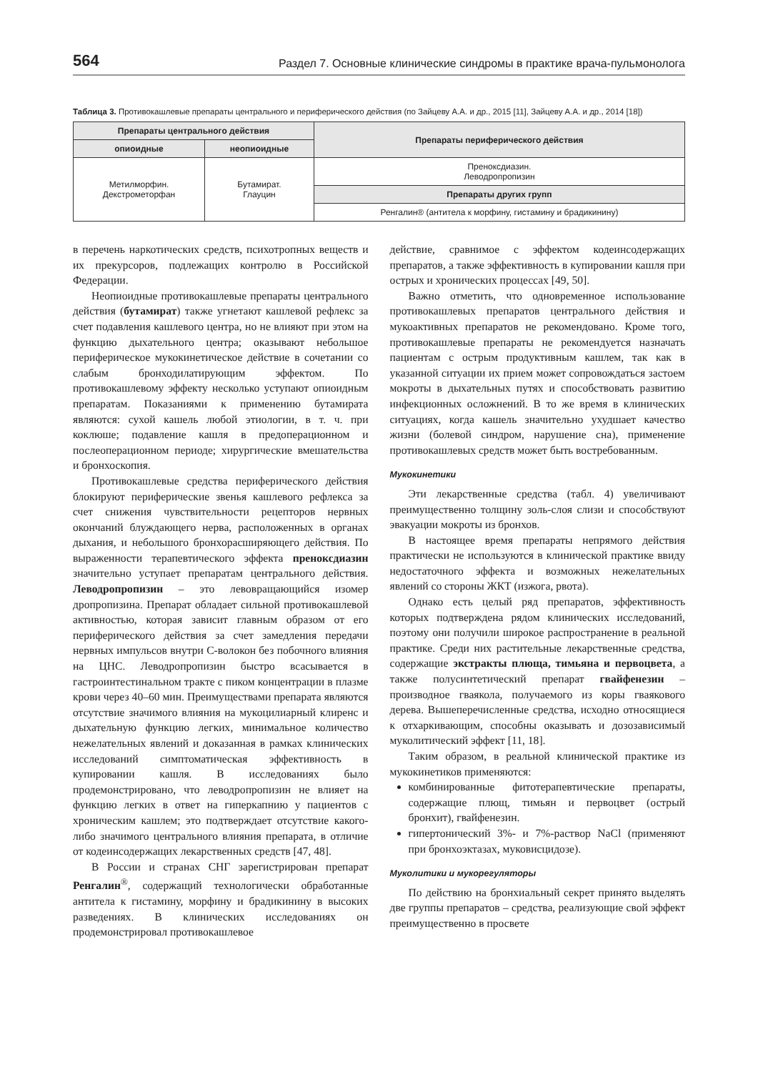564 Раздел 7. Основные клинические синдромы в практике врача-пульмонолога
Таблица 3. Противокашлевые препараты центрального и периферического действия (по Зайцеву А.А. и др., 2015 [11], Зайцеву А.А. и др., 2014 [18])
| Препараты центрального действия | | Препараты периферического действия |
| --- | --- | --- |
| опиоидные | неопиоидные | |
| Метилморфин. Декстрометорфан | Бутамират. Глауцин | Пренокcдиазин. Леводропропизин |
| | | Препараты других групп |
| | | Ренгалин® (антитела к морфину, гистамину и брадикинину) |
в перечень наркотических средств, психотропных веществ и их прекурсоров, подлежащих контролю в Российской Федерации.
Неопиоидные противокашлевые препараты центрального действия (бутамират) также угнетают кашлевой рефлекс за счет подавления кашлевого центра, но не влияют при этом на функцию дыхательного центра; оказывают небольшое периферическое мукокинетическое действие в сочетании со слабым бронходилатирующим эффектом. По противокашлевому эффекту несколько уступают опиоидным препаратам. Показаниями к применению бутамирата являются: сухой кашель любой этиологии, в т. ч. при коклюше; подавление кашля в предоперационном и послеоперационном периоде; хирургические вмешательства и бронхоскопия.
Противокашлевые средства периферического действия блокируют периферические звенья кашлевого рефлекса за счет снижения чувствительности рецепторов нервных окончаний блуждающего нерва, расположенных в органах дыхания, и небольшого бронхорасширяющего действия. По выраженности терапевтического эффекта преноксдиазин значительно уступает препаратам центрального действия. Леводропропизин – это левовращающийся изомер дропропизина. Препарат обладает сильной противокашлевой активностью, которая зависит главным образом от его периферического действия за счет замедления передачи нервных импульсов внутри С-волокон без побочного влияния на ЦНС. Леводропропизин быстро всасывается в гастроинтестинальном тракте с пиком концентрации в плазме крови через 40–60 мин. Преимуществами препарата являются отсутствие значимого влияния на мукоцилиарный клиренс и дыхательную функцию легких, минимальное количество нежелательных явлений и доказанная в рамках клинических исследований симптоматическая эффективность в купировании кашля. В исследованиях было продемонстрировано, что леводропропизин не влияет на функцию легких в ответ на гиперкапнию у пациентов с хроническим кашлем; это подтверждает отсутствие какого-либо значимого центрального влияния препарата, в отличие от кодеинсодержащих лекарственных средств [47, 48].
В России и странах СНГ зарегистрирован препарат Ренгалин<sup>®</sup>, содержащий технологически обработанные антитела к гистамину, морфину и брадикинину в высоких разведениях. В клинических исследованиях он продемонстрировал противокашлевое
действие, сравнимое с эффектом кодеинсодержащих препаратов, а также эффективность в купировании кашля при острых и хронических процессах [49, 50].
Важно отметить, что одновременное использование противокашлевых препаратов центрального действия и мукоактивных препаратов не рекомендовано. Кроме того, противокашлевые препараты не рекомендуется назначать пациентам с острым продуктивным кашлем, так как в указанной ситуации их прием может сопровождаться застоем мокроты в дыхательных путях и способствовать развитию инфекционных осложнений. В то же время в клинических ситуациях, когда кашель значительно ухудшает качество жизни (болевой синдром, нарушение сна), применение противокашлевых средств может быть востребованным.
Мукокинетики
Эти лекарственные средства (табл. 4) увеличивают преимущественно толщину золь-слоя слизи и способствуют эвакуации мокроты из бронхов.
В настоящее время препараты непрямого действия практически не используются в клинической практике ввиду недостаточного эффекта и возможных нежелательных явлений со стороны ЖКТ (изжога, рвота).
Однако есть целый ряд препаратов, эффективность которых подтверждена рядом клинических исследований, поэтому они получили широкое распространение в реальной практике. Среди них растительные лекарственные средства, содержащие экстракты плюща, тимьяна и первоцвета, а также полусинтетический препарат гвайфенезин – производное гваякола, получаемого из коры гваякового дерева. Вышеперечисленные средства, исходно относящиеся к отхаркивающим, способны оказывать и дозозависимый муколитический эффект [11, 18].
Таким образом, в реальной клинической практике из мукокинетиков применяются:
комбинированные фитотерапевтические препараты, содержащие плющ, тимьян и первоцвет (острый бронхит), гвайфенезин.
гипертонический 3%- и 7%-раствор NaCl (применяют при бронхоэктазах, муковисцидозе).
Муколитики и мукорегуляторы
По действию на бронхиальный секрет принято выделять две группы препаратов – средства, реализующие свой эффект преимущественно в просвете